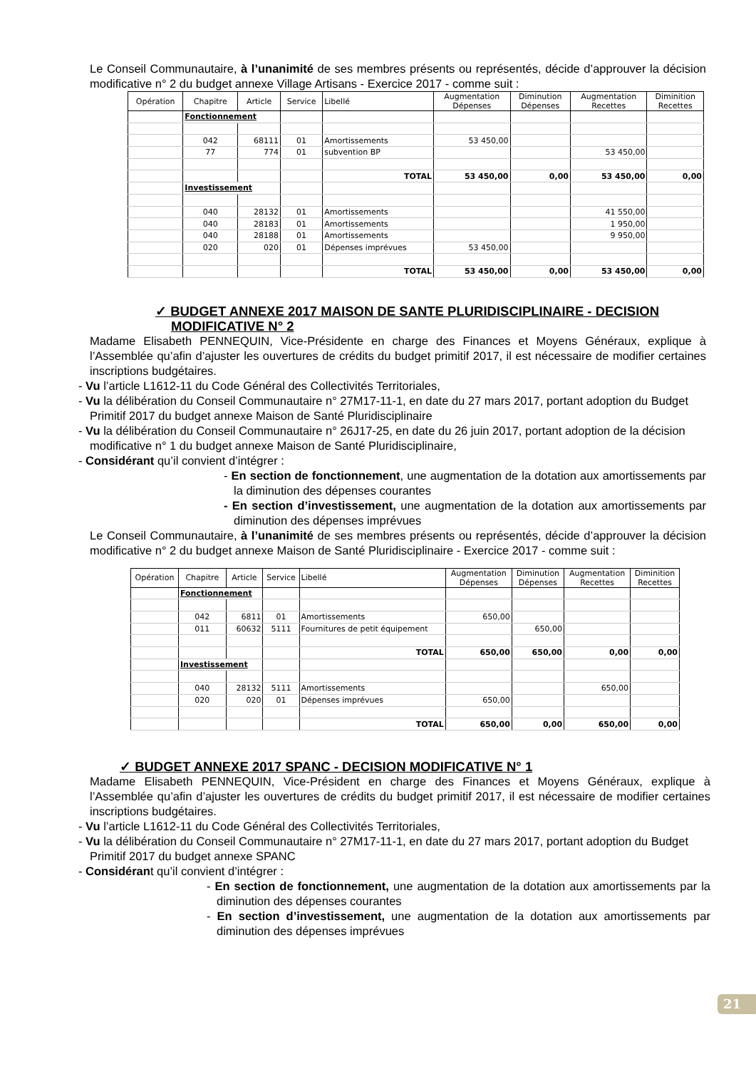Le Conseil Communautaire, à l’unanimité de ses membres présents ou représentés, décide d’approuver la décision modificative n° 2 du budget annexe Village Artisans - Exercice 2017 - comme suit :
| Opération | Chapitre | Article | Service | Libellé | Augmentation Dépenses | Diminution Dépenses | Augmentation Recettes | Diminition Recettes |
| --- | --- | --- | --- | --- | --- | --- | --- | --- |
| | Fonctionnement | | | | | | | |
| | 042 | 68111 | 01 | Amortissements | 53 450,00 | | | |
| | 77 | 774 | 01 | subvention BP | | | 53 450,00 | |
| | | | | TOTAL | 53 450,00 | 0,00 | 53 450,00 | 0,00 |
| | Investissement | | | | | | | |
| | 040 | 28132 | 01 | Amortissements | | | 41 550,00 | |
| | 040 | 28183 | 01 | Amortissements | | | 1 950,00 | |
| | 040 | 28188 | 01 | Amortissements | | | 9 950,00 | |
| | 020 | 020 | 01 | Dépenses imprévues | 53 450,00 | | | |
| | | | | TOTAL | 53 450,00 | 0,00 | 53 450,00 | 0,00 |
✓ BUDGET ANNEXE 2017 MAISON DE SANTE PLURIDISCIPLINAIRE - DECISION MODIFICATIVE N° 2
Madame Elisabeth PENNEQUIN, Vice-Présidente en charge des Finances et Moyens Généraux, explique à l’Assemblée qu’afin d’ajuster les ouvertures de crédits du budget primitif 2017, il est nécessaire de modifier certaines inscriptions budgétaires.
- Vu l’article L1612-11 du Code Général des Collectivités Territoriales,
- Vu la délibération du Conseil Communautaire n° 27M17-11-1, en date du 27 mars 2017, portant adoption du Budget Primitif 2017 du budget annexe Maison de Santé Pluridisciplinaire
- Vu la délibération du Conseil Communautaire n° 26J17-25, en date du 26 juin 2017, portant adoption de la décision modificative n° 1 du budget annexe Maison de Santé Pluridisciplinaire,
- Considérant qu’il convient d’intégrer :
- En section de fonctionnement, une augmentation de la dotation aux amortissements par la diminution des dépenses courantes
- En section d’investissement, une augmentation de la dotation aux amortissements par diminution des dépenses imprévues
Le Conseil Communautaire, à l’unanimité de ses membres présents ou représentés, décide d’approuver la décision modificative n° 2 du budget annexe Maison de Santé Pluridisciplinaire - Exercice 2017 - comme suit :
| Opération | Chapitre | Article | Service | Libellé | Augmentation Dépenses | Diminution Dépenses | Augmentation Recettes | Diminition Recettes |
| --- | --- | --- | --- | --- | --- | --- | --- | --- |
| | Fonctionnement | | | | | | | |
| | 042 | 6811 | 01 | Amortissements | 650,00 | | | |
| | 011 | 60632 | 5111 | Fournitures de petit équipement | | 650,00 | | |
| | | | | TOTAL | 650,00 | 650,00 | 0,00 | 0,00 |
| | Investissement | | | | | | | |
| | 040 | 28132 | 5111 | Amortissements | | | 650,00 | |
| | 020 | 020 | 01 | Dépenses imprévues | 650,00 | | | |
| | | | | TOTAL | 650,00 | 0,00 | 650,00 | 0,00 |
✓ BUDGET ANNEXE 2017 SPANC - DECISION MODIFICATIVE N° 1
Madame Elisabeth PENNEQUIN, Vice-Président en charge des Finances et Moyens Généraux, explique à l’Assemblée qu’afin d’ajuster les ouvertures de crédits du budget primitif 2017, il est nécessaire de modifier certaines inscriptions budgétaires.
- Vu l’article L1612-11 du Code Général des Collectivités Territoriales,
- Vu la délibération du Conseil Communautaire n° 27M17-11-1, en date du 27 mars 2017, portant adoption du Budget Primitif 2017 du budget annexe SPANC
- Considérant qu’il convient d’intégrer :
- En section de fonctionnement, une augmentation de la dotation aux amortissements par la diminution des dépenses courantes
- En section d’investissement, une augmentation de la dotation aux amortissements par diminution des dépenses imprévues
21